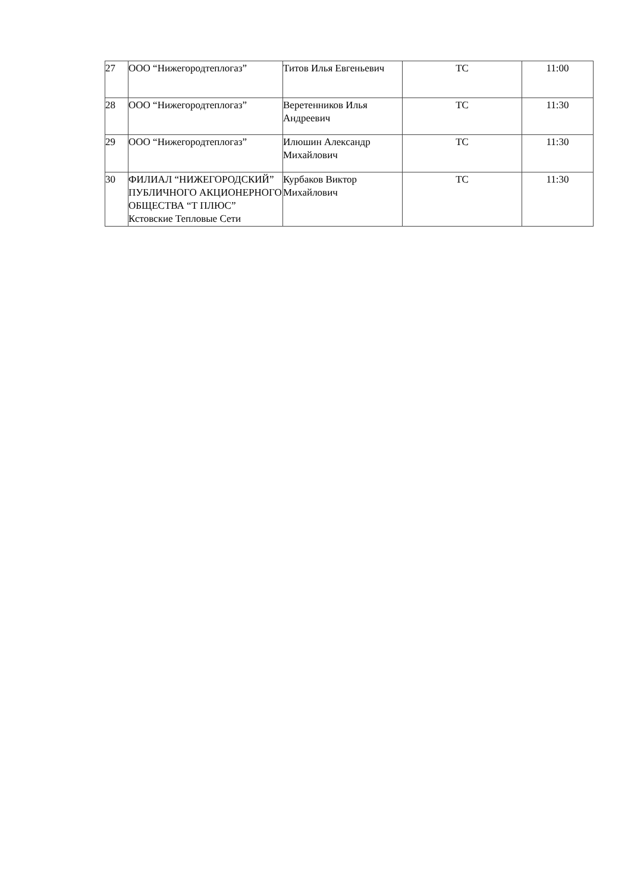| 27 | ООО “Нижегородтеплогаз” | Титов Илья Евгеньевич | ТС | 11:00 |
| 28 | ООО “Нижегородтеплогаз” | Веретенников Илья Андреевич | ТС | 11:30 |
| 29 | ООО “Нижегородтеплогаз” | Илюшин Александр Михайлович | ТС | 11:30 |
| 30 | ФИЛИАЛ “НИЖЕГОРОДСКИЙ” ПУБЛИЧНОГО АКЦИОНЕРНОГО ОБЩЕСТВА “Т ПЛЮС” Кстовские Тепловые Сети | Курбаков Виктор Михайлович | ТС | 11:30 |